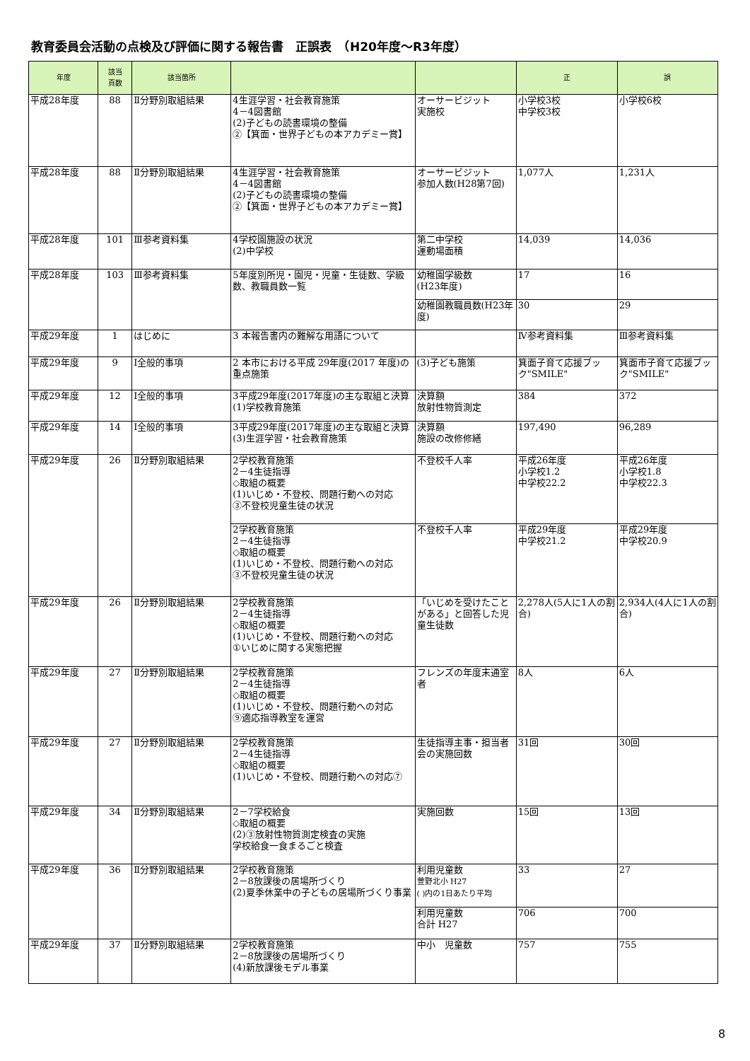教育委員会活動の点検及び評価に関する報告書　正誤表　（H20年度～R3年度）
| 年度 | 該当 頁数 | 該当箇所 | | | 正 | 誤 |
| --- | --- | --- | --- | --- | --- | --- |
| 平成28年度 | 88 | Ⅱ分野別取組結果 | 4生涯学習・社会教育施策 4－4図書館 (2)子どもの読書環境の整備 ②【箕面・世界子どもの本アカデミー賞】 | オーサービジット 実施校 | 小学校3校 中学校3校 | 小学校6校 |
| 平成28年度 | 88 | Ⅱ分野別取組結果 | 4生涯学習・社会教育施策 4－4図書館 (2)子どもの読書環境の整備 ②【箕面・世界子どもの本アカデミー賞】 | オーサービジット 参加人数(H28第7回) | 1,077人 | 1,231人 |
| 平成28年度 | 101 | Ⅲ参考資料集 | 4学校園施設の状況 (2)中学校 | 第二中学校 運動場面積 | 14,039 | 14,036 |
| 平成28年度 | 103 | Ⅲ参考資料集 | 5年度別所児・園児・児童・生徒数、学級数、教職員数一覧 | 幼稚園学級数 (H23年度) | 17 | 16 |
| | | | | 幼稚園教職員数(H23年度) | 30 | 29 |
| 平成29年度 | 1 | はじめに | 3 本報告書内の難解な用語について | | Ⅳ参考資料集 | Ⅲ参考資料集 |
| 平成29年度 | 9 | Ⅰ全般的事項 | 2 本市における平成 29年度(2017 年度)の重点施策 | (3)子ども施策 | 箕面子育て応援ブック"SMILE" | 箕面市子育て応援ブック"SMILE" |
| 平成29年度 | 12 | Ⅰ全般的事項 | 3平成29年度(2017年度)の主な取組と決算(1)学校教育施策 | 決算額 放射性物質測定 | 384 | 372 |
| 平成29年度 | 14 | Ⅰ全般的事項 | 3平成29年度(2017年度)の主な取組と決算(3)生涯学習・社会教育施策 | 決算額 施設の改修修繕 | 197,490 | 96,289 |
| 平成29年度 | 26 | Ⅱ分野別取組結果 | 2学校教育施策 2－4生徒指導 ◇取組の概要 (1)いじめ・不登校、問題行動への対応 ③不登校児童生徒の状況 | 不登校千人率 | 平成26年度 小学校1.2 中学校22.2 | 平成26年度 小学校1.8 中学校22.3 |
| | | | 2学校教育施策 2－4生徒指導 ◇取組の概要 (1)いじめ・不登校、問題行動への対応 ③不登校児童生徒の状況 | 不登校千人率 | 平成29年度 中学校21.2 | 平成29年度 中学校20.9 |
| 平成29年度 | 26 | Ⅱ分野別取組結果 | 2学校教育施策 2－4生徒指導 ◇取組の概要 (1)いじめ・不登校、問題行動への対応 ①いじめに関する実態把握 | 「いじめを受けたことがある」と回答した児童生徒数 | 2,278人(5人に1人の割合) | 2,934人(4人に1人の割合) |
| 平成29年度 | 27 | Ⅱ分野別取組結果 | 2学校教育施策 2－4生徒指導 ◇取組の概要 (1)いじめ・不登校、問題行動への対応 ⑨適応指導教室を運営 | フレンズの年度末通室者 | 8人 | 6人 |
| 平成29年度 | 27 | Ⅱ分野別取組結果 | 2学校教育施策 2－4生徒指導 ◇取組の概要 (1)いじめ・不登校、問題行動への対応⑦ | 生徒指導主事・担当者会の実施回数 | 31回 | 30回 |
| 平成29年度 | 34 | Ⅱ分野別取組結果 | 2－7学校給食 ◇取組の概要 (2)③放射性物質測定検査の実施 学校給食一食まるごと検査 | 実施回数 | 15回 | 13回 |
| 平成29年度 | 36 | Ⅱ分野別取組結果 | 2学校教育施策 2－8放課後の居場所づくり (2)夏季休業中の子どもの居場所づくり事業 | 利用児童数 萱野北小 H27 ( )内の1日あたり平均 | 33 | 27 |
| | | | | 利用児童数 合計 H27 | 706 | 700 |
| 平成29年度 | 37 | Ⅱ分野別取組結果 | 2学校教育施策 2－8放課後の居場所づくり (4)新放課後モデル事業 | 中小 児童数 | 757 | 755 |
8